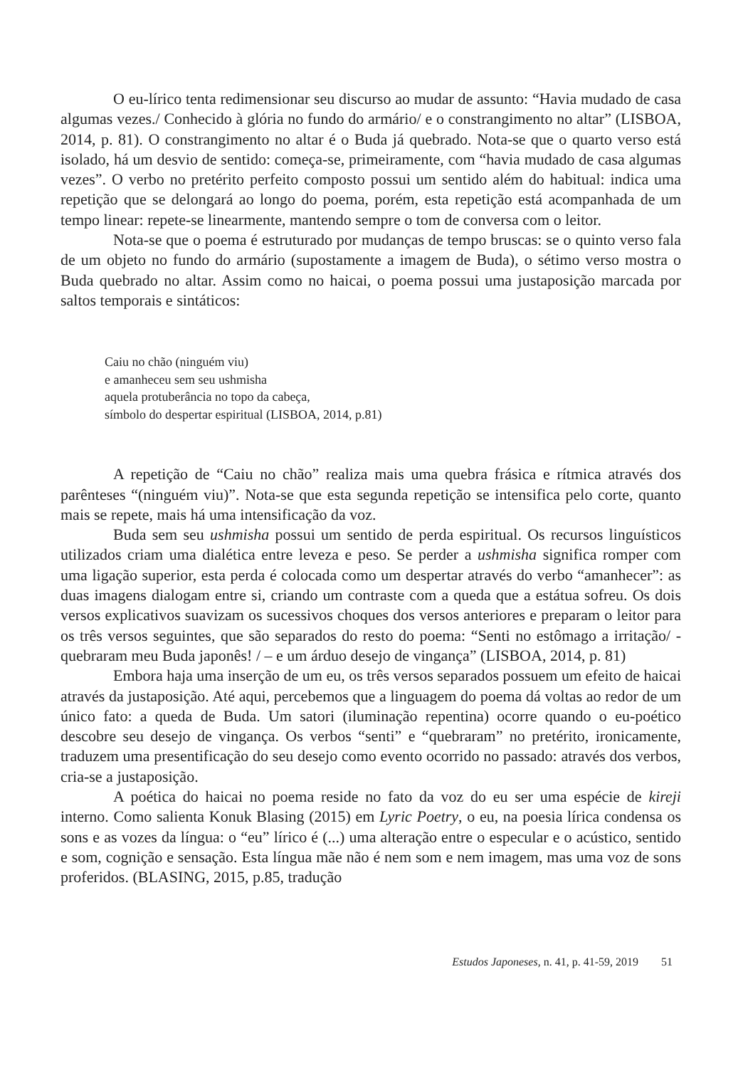O eu-lírico tenta redimensionar seu discurso ao mudar de assunto: “Havia mudado de casa algumas vezes./ Conhecido à glória no fundo do armário/ e o constrangimento no altar” (LISBOA, 2014, p. 81). O constrangimento no altar é o Buda já quebrado. Nota-se que o quarto verso está isolado, há um desvio de sentido: começa-se, primeiramente, com “havia mudado de casa algumas vezes”. O verbo no pretérito perfeito composto possui um sentido além do habitual: indica uma repetição que se delongará ao longo do poema, porém, esta repetição está acompanhada de um tempo linear: repete-se linearmente, mantendo sempre o tom de conversa com o leitor.
Nota-se que o poema é estruturado por mudanças de tempo bruscas: se o quinto verso fala de um objeto no fundo do armário (supostamente a imagem de Buda), o sétimo verso mostra o Buda quebrado no altar. Assim como no haicai, o poema possui uma justaposição marcada por saltos temporais e sintáticos:
Caiu no chão (ninguém viu)
e amanheceu sem seu ushmisha
aquela protuberância no topo da cabeça,
símbolo do despertar espiritual (LISBOA, 2014, p.81)
A repetição de “Caiu no chão” realiza mais uma quebra frásica e rítmica através dos parênteses “(ninguém viu)”. Nota-se que esta segunda repetição se intensifica pelo corte, quanto mais se repete, mais há uma intensificação da voz.
Buda sem seu ushmisha possui um sentido de perda espiritual. Os recursos linguísticos utilizados criam uma dialética entre leveza e peso. Se perder a ushmisha significa romper com uma ligação superior, esta perda é colocada como um despertar através do verbo “amanhecer”: as duas imagens dialogam entre si, criando um contraste com a queda que a estátua sofreu. Os dois versos explicativos suavizam os sucessivos choques dos versos anteriores e preparam o leitor para os três versos seguintes, que são separados do resto do poema: “Senti no estômago a irritação/ - quebraram meu Buda japonês! / – e um árduo desejo de vingança” (LISBOA, 2014, p. 81)
Embora haja uma inserção de um eu, os três versos separados possuem um efeito de haicai através da justaposição. Até aqui, percebemos que a linguagem do poema dá voltas ao redor de um único fato: a queda de Buda. Um satori (iluminação repentina) ocorre quando o eu-poético descobre seu desejo de vingança. Os verbos “senti” e “quebraram” no pretérito, ironicamente, traduzem uma presentificação do seu desejo como evento ocorrido no passado: através dos verbos, cria-se a justaposição.
A poética do haicai no poema reside no fato da voz do eu ser uma espécie de kireji interno. Como salienta Konuk Blasing (2015) em Lyric Poetry, o eu, na poesia lírica condensa os sons e as vozes da língua: o “eu” lírico é (...) uma alteração entre o especular e o acústico, sentido e som, cognição e sensação. Esta língua mãe não é nem som e nem imagem, mas uma voz de sons proferidos. (BLASING, 2015, p.85, tradução
Estudos Japoneses, n. 41, p. 41-59, 2019 51